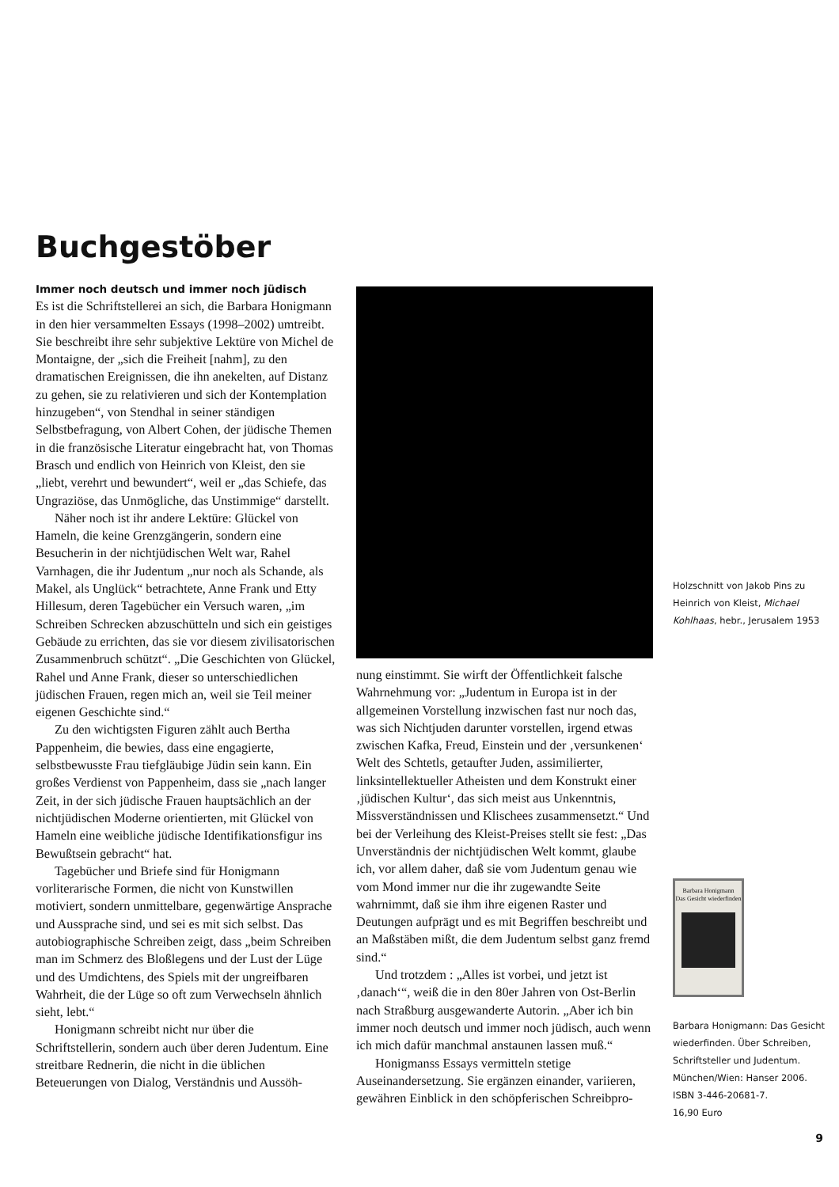Buchgestöber
Immer noch deutsch und immer noch jüdisch
Es ist die Schriftstellerei an sich, die Barbara Honigmann in den hier versammelten Essays (1998–2002) umtreibt. Sie beschreibt ihre sehr subjektive Lektüre von Michel de Montaigne, der „sich die Freiheit [nahm], zu den dramatischen Ereignissen, die ihn anekelten, auf Distanz zu gehen, sie zu relativieren und sich der Kontemplation hinzugeben“, von Stendhal in seiner ständigen Selbstbefragung, von Albert Cohen, der jüdische Themen in die französische Literatur eingebracht hat, von Thomas Brasch und endlich von Heinrich von Kleist, den sie „liebt, verehrt und bewundert“, weil er „das Schiefe, das Ungraziöse, das Unmögliche, das Unstimmige“ darstellt.
Näher noch ist ihr andere Lektüre: Glückel von Hameln, die keine Grenzgängerin, sondern eine Besucherin in der nichtjüdischen Welt war, Rahel Varnhagen, die ihr Judentum „nur noch als Schande, als Makel, als Unglück“ betrachtete, Anne Frank und Etty Hillesum, deren Tagebücher ein Versuch waren, „im Schreiben Schrecken abzuschütteln und sich ein geistiges Gebäude zu errichten, das sie vor diesem zivilisatorischen Zusammenbruch schützt“. „Die Geschichten von Glückel, Rahel und Anne Frank, dieser so unterschiedlichen jüdischen Frauen, regen mich an, weil sie Teil meiner eigenen Geschichte sind.“
Zu den wichtigsten Figuren zählt auch Bertha Pappenheim, die bewies, dass eine engagierte, selbstbewusste Frau tiefgläubige Jüdin sein kann. Ein großes Verdienst von Pappenheim, dass sie „nach langer Zeit, in der sich jüdische Frauen hauptsächlich an der nichtjüdischen Moderne orientierten, mit Glückel von Hameln eine weibliche jüdische Identifikationsfigur ins Bewußtsein gebracht“ hat.
Tagebücher und Briefe sind für Honigmann vorliterarische Formen, die nicht von Kunstwillen motiviert, sondern unmittelbare, gegenwärtige Ansprache und Aussprache sind, und sei es mit sich selbst. Das autobiographische Schreiben zeigt, dass „beim Schreiben man im Schmerz des Bloßlegens und der Lust der Lüge und des Umdichtens, des Spiels mit der ungreifbaren Wahrheit, die der Lüge so oft zum Verwechseln ähnlich sieht, lebt.“
Honigmann schreibt nicht nur über die Schriftstellerin, sondern auch über deren Judentum. Eine streitbare Rednerin, die nicht in die üblichen Beteuerungen von Dialog, Verständnis und Aussöh-
nung einstimmt. Sie wirft der Öffentlichkeit falsche Wahrnehmung vor: „Judentum in Europa ist in der allgemeinen Vorstellung inzwischen fast nur noch das, was sich Nichtjuden darunter vorstellen, irgend etwas zwischen Kafka, Freud, Einstein und der ‚versunkenen‘ Welt des Schtetls, getaufter Juden, assimilierter, linksintellektueller Atheisten und dem Konstrukt einer ‚jüdischen Kultur‘, das sich meist aus Unkenntnis, Missverständnissen und Klischees zusammensetzt.“ Und bei der Verleihung des Kleist-Preises stellt sie fest: „Das Unverständnis der nichtjüdischen Welt kommt, glaube ich, vor allem daher, daß sie vom Judentum genau wie vom Mond immer nur die ihr zugewandte Seite wahrnimmt, daß sie ihm ihre eigenen Raster und Deutungen aufprägt und es mit Begriffen beschreibt und an Maßstäben mißt, die dem Judentum selbst ganz fremd sind.“
Und trotzdem : „Alles ist vorbei, und jetzt ist ‚danach‘“, weiß die in den 80er Jahren von Ost-Berlin nach Straßburg ausgewanderte Autorin. „Aber ich bin immer noch deutsch und immer noch jüdisch, auch wenn ich mich dafür manchmal anstaunen lassen muß.“
Honigmanss Essays vermitteln stetige Auseinandersetzung. Sie ergänzen einander, variieren, gewähren Einblick in den schöpferischen Schreibpro-
Holzschnitt von Jakob Pins zu Heinrich von Kleist, Michael Kohlhaas, hebr., Jerusalem 1953
Barbara Honigmann
Das Gesicht wiederfinden
Barbara Honigmann: Das Gesicht wiederfinden. Über Schreiben, Schriftsteller und Judentum. München/Wien: Hanser 2006.
ISBN 3-446-20681-7.
16,90 Euro
9